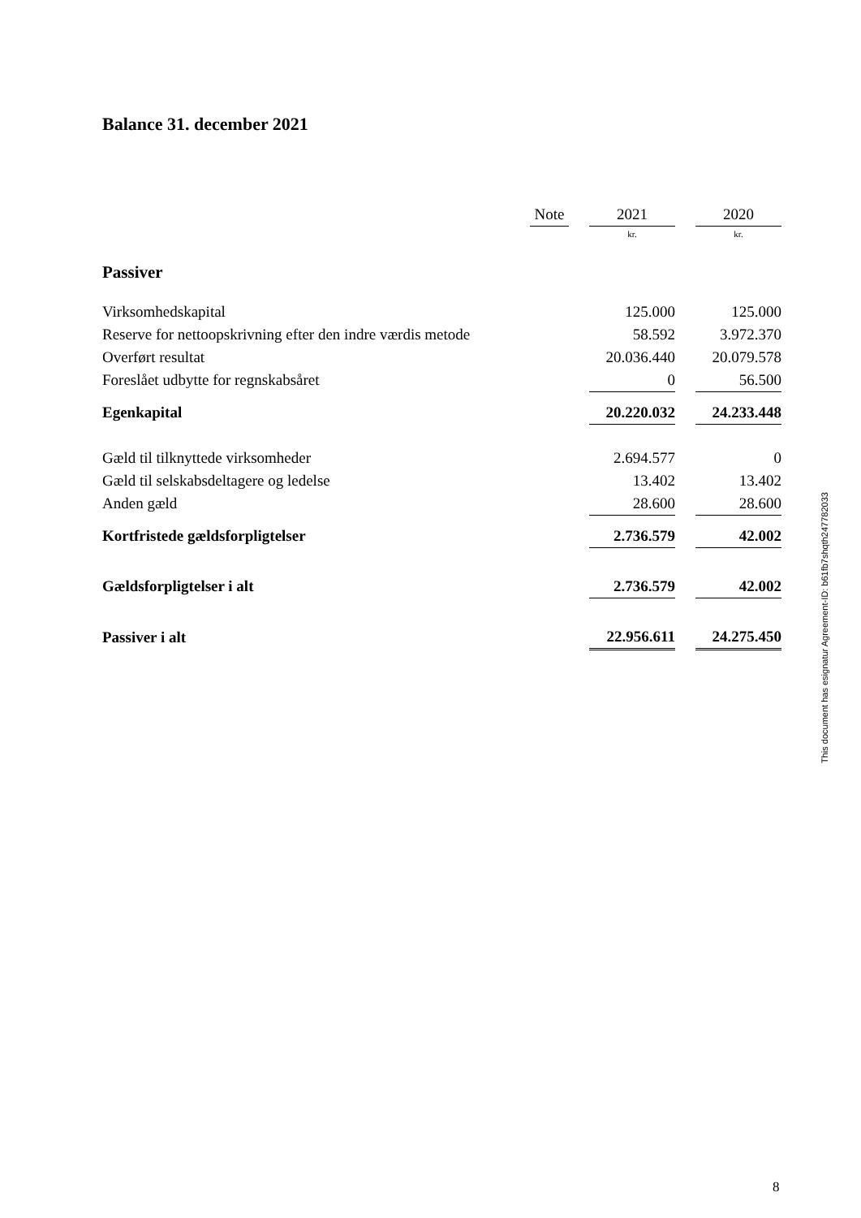Balance 31. december 2021
| | Note | | 2021 | | 2020 |
| --- | --- | --- | --- | --- | --- |
| | | | kr. | | kr. |
| Passiver | | | | | |
| Virksomhedskapital | | | 125.000 | | 125.000 |
| Reserve for nettoopskrivning efter den indre værdis metode | | | 58.592 | | 3.972.370 |
| Overført resultat | | | 20.036.440 | | 20.079.578 |
| Foreslået udbytte for regnskabsåret | | | 0 | | 56.500 |
| Egenkapital | | | 20.220.032 | | 24.233.448 |
| Gæld til tilknyttede virksomheder | | | 2.694.577 | | 0 |
| Gæld til selskabsdeltagere og ledelse | | | 13.402 | | 13.402 |
| Anden gæld | | | 28.600 | | 28.600 |
| Kortfristede gældsforpligtelser | | | 2.736.579 | | 42.002 |
| Gældsforpligtelser i alt | | | 2.736.579 | | 42.002 |
| Passiver i alt | | | 22.956.611 | | 24.275.450 |
This document has esignatur Agreement-ID: b61fb7shqth247782033
8